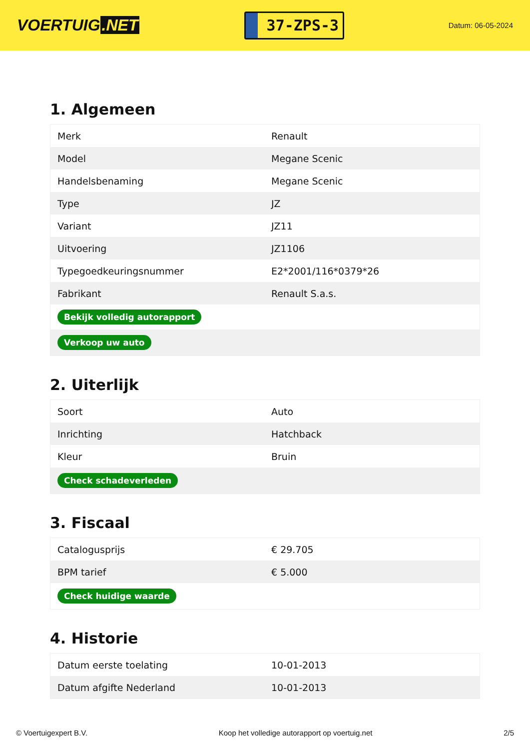VOERTUIG.NET
37-ZPS-3
Datum: 06-05-2024
1. Algemeen
| Merk | Renault |
| Model | Megane Scenic |
| Handelsbenaming | Megane Scenic |
| Type | JZ |
| Variant | JZ11 |
| Uitvoering | JZ1106 |
| Typegoedkeuringsnummer | E2*2001/116*0379*26 |
| Fabrikant | Renault S.a.s. |
| Bekijk volledig autorapport | |
| Verkoop uw auto | |
2. Uiterlijk
| Soort | Auto |
| Inrichting | Hatchback |
| Kleur | Bruin |
| Check schadeverleden | |
3. Fiscaal
| Catalogusprijs | € 29.705 |
| BPM tarief | € 5.000 |
| Check huidige waarde | |
4. Historie
| Datum eerste toelating | 10-01-2013 |
| Datum afgifte Nederland | 10-01-2013 |
© Voertuigexpert B.V. Koop het volledige autorapport op voertuig.net 2/5